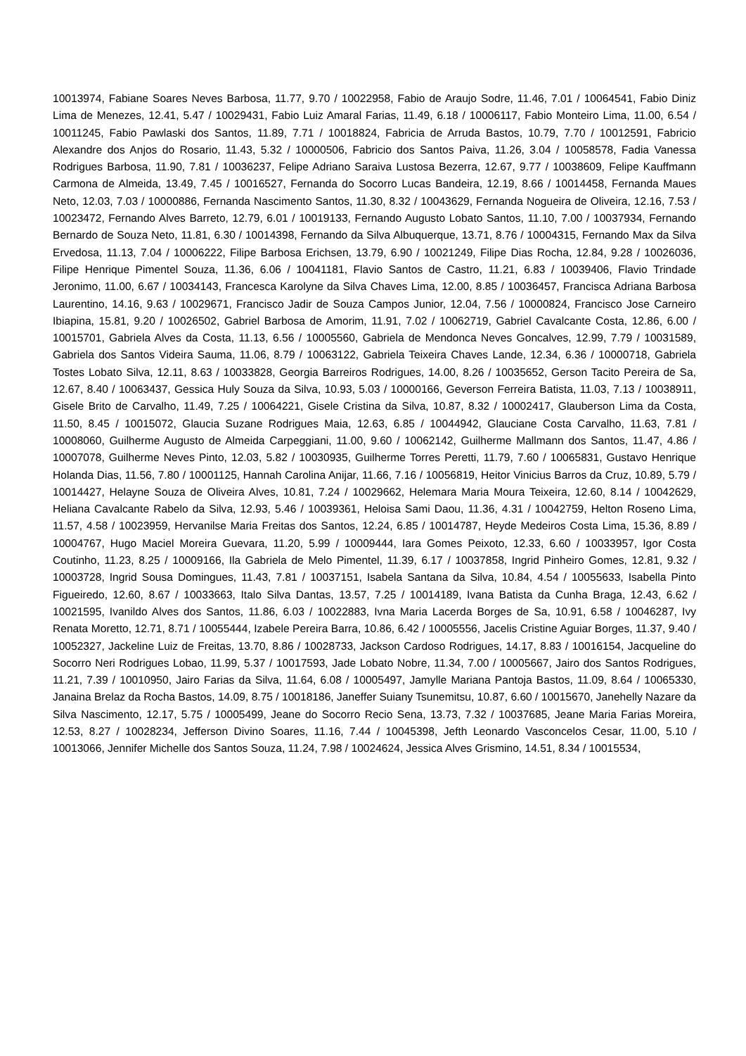10013974, Fabiane Soares Neves Barbosa, 11.77, 9.70 / 10022958, Fabio de Araujo Sodre, 11.46, 7.01 / 10064541, Fabio Diniz Lima de Menezes, 12.41, 5.47 / 10029431, Fabio Luiz Amaral Farias, 11.49, 6.18 / 10006117, Fabio Monteiro Lima, 11.00, 6.54 / 10011245, Fabio Pawlaski dos Santos, 11.89, 7.71 / 10018824, Fabricia de Arruda Bastos, 10.79, 7.70 / 10012591, Fabricio Alexandre dos Anjos do Rosario, 11.43, 5.32 / 10000506, Fabricio dos Santos Paiva, 11.26, 3.04 / 10058578, Fadia Vanessa Rodrigues Barbosa, 11.90, 7.81 / 10036237, Felipe Adriano Saraiva Lustosa Bezerra, 12.67, 9.77 / 10038609, Felipe Kauffmann Carmona de Almeida, 13.49, 7.45 / 10016527, Fernanda do Socorro Lucas Bandeira, 12.19, 8.66 / 10014458, Fernanda Maues Neto, 12.03, 7.03 / 10000886, Fernanda Nascimento Santos, 11.30, 8.32 / 10043629, Fernanda Nogueira de Oliveira, 12.16, 7.53 / 10023472, Fernando Alves Barreto, 12.79, 6.01 / 10019133, Fernando Augusto Lobato Santos, 11.10, 7.00 / 10037934, Fernando Bernardo de Souza Neto, 11.81, 6.30 / 10014398, Fernando da Silva Albuquerque, 13.71, 8.76 / 10004315, Fernando Max da Silva Ervedosa, 11.13, 7.04 / 10006222, Filipe Barbosa Erichsen, 13.79, 6.90 / 10021249, Filipe Dias Rocha, 12.84, 9.28 / 10026036, Filipe Henrique Pimentel Souza, 11.36, 6.06 / 10041181, Flavio Santos de Castro, 11.21, 6.83 / 10039406, Flavio Trindade Jeronimo, 11.00, 6.67 / 10034143, Francesca Karolyne da Silva Chaves Lima, 12.00, 8.85 / 10036457, Francisca Adriana Barbosa Laurentino, 14.16, 9.63 / 10029671, Francisco Jadir de Souza Campos Junior, 12.04, 7.56 / 10000824, Francisco Jose Carneiro Ibiapina, 15.81, 9.20 / 10026502, Gabriel Barbosa de Amorim, 11.91, 7.02 / 10062719, Gabriel Cavalcante Costa, 12.86, 6.00 / 10015701, Gabriela Alves da Costa, 11.13, 6.56 / 10005560, Gabriela de Mendonca Neves Goncalves, 12.99, 7.79 / 10031589, Gabriela dos Santos Videira Sauma, 11.06, 8.79 / 10063122, Gabriela Teixeira Chaves Lande, 12.34, 6.36 / 10000718, Gabriela Tostes Lobato Silva, 12.11, 8.63 / 10033828, Georgia Barreiros Rodrigues, 14.00, 8.26 / 10035652, Gerson Tacito Pereira de Sa, 12.67, 8.40 / 10063437, Gessica Huly Souza da Silva, 10.93, 5.03 / 10000166, Geverson Ferreira Batista, 11.03, 7.13 / 10038911, Gisele Brito de Carvalho, 11.49, 7.25 / 10064221, Gisele Cristina da Silva, 10.87, 8.32 / 10002417, Glauberson Lima da Costa, 11.50, 8.45 / 10015072, Glaucia Suzane Rodrigues Maia, 12.63, 6.85 / 10044942, Glauciane Costa Carvalho, 11.63, 7.81 / 10008060, Guilherme Augusto de Almeida Carpeggiani, 11.00, 9.60 / 10062142, Guilherme Mallmann dos Santos, 11.47, 4.86 / 10007078, Guilherme Neves Pinto, 12.03, 5.82 / 10030935, Guilherme Torres Peretti, 11.79, 7.60 / 10065831, Gustavo Henrique Holanda Dias, 11.56, 7.80 / 10001125, Hannah Carolina Anijar, 11.66, 7.16 / 10056819, Heitor Vinicius Barros da Cruz, 10.89, 5.79 / 10014427, Helayne Souza de Oliveira Alves, 10.81, 7.24 / 10029662, Helemara Maria Moura Teixeira, 12.60, 8.14 / 10042629, Heliana Cavalcante Rabelo da Silva, 12.93, 5.46 / 10039361, Heloisa Sami Daou, 11.36, 4.31 / 10042759, Helton Roseno Lima, 11.57, 4.58 / 10023959, Hervanilse Maria Freitas dos Santos, 12.24, 6.85 / 10014787, Heyde Medeiros Costa Lima, 15.36, 8.89 / 10004767, Hugo Maciel Moreira Guevara, 11.20, 5.99 / 10009444, Iara Gomes Peixoto, 12.33, 6.60 / 10033957, Igor Costa Coutinho, 11.23, 8.25 / 10009166, Ila Gabriela de Melo Pimentel, 11.39, 6.17 / 10037858, Ingrid Pinheiro Gomes, 12.81, 9.32 / 10003728, Ingrid Sousa Domingues, 11.43, 7.81 / 10037151, Isabela Santana da Silva, 10.84, 4.54 / 10055633, Isabella Pinto Figueiredo, 12.60, 8.67 / 10033663, Italo Silva Dantas, 13.57, 7.25 / 10014189, Ivana Batista da Cunha Braga, 12.43, 6.62 / 10021595, Ivanildo Alves dos Santos, 11.86, 6.03 / 10022883, Ivna Maria Lacerda Borges de Sa, 10.91, 6.58 / 10046287, Ivy Renata Moretto, 12.71, 8.71 / 10055444, Izabele Pereira Barra, 10.86, 6.42 / 10005556, Jacelis Cristine Aguiar Borges, 11.37, 9.40 / 10052327, Jackeline Luiz de Freitas, 13.70, 8.86 / 10028733, Jackson Cardoso Rodrigues, 14.17, 8.83 / 10016154, Jacqueline do Socorro Neri Rodrigues Lobao, 11.99, 5.37 / 10017593, Jade Lobato Nobre, 11.34, 7.00 / 10005667, Jairo dos Santos Rodrigues, 11.21, 7.39 / 10010950, Jairo Farias da Silva, 11.64, 6.08 / 10005497, Jamylle Mariana Pantoja Bastos, 11.09, 8.64 / 10065330, Janaina Brelaz da Rocha Bastos, 14.09, 8.75 / 10018186, Janeffer Suiany Tsunemitsu, 10.87, 6.60 / 10015670, Janehelly Nazare da Silva Nascimento, 12.17, 5.75 / 10005499, Jeane do Socorro Recio Sena, 13.73, 7.32 / 10037685, Jeane Maria Farias Moreira, 12.53, 8.27 / 10028234, Jefferson Divino Soares, 11.16, 7.44 / 10045398, Jefth Leonardo Vasconcelos Cesar, 11.00, 5.10 / 10013066, Jennifer Michelle dos Santos Souza, 11.24, 7.98 / 10024624, Jessica Alves Grismino, 14.51, 8.34 / 10015534,